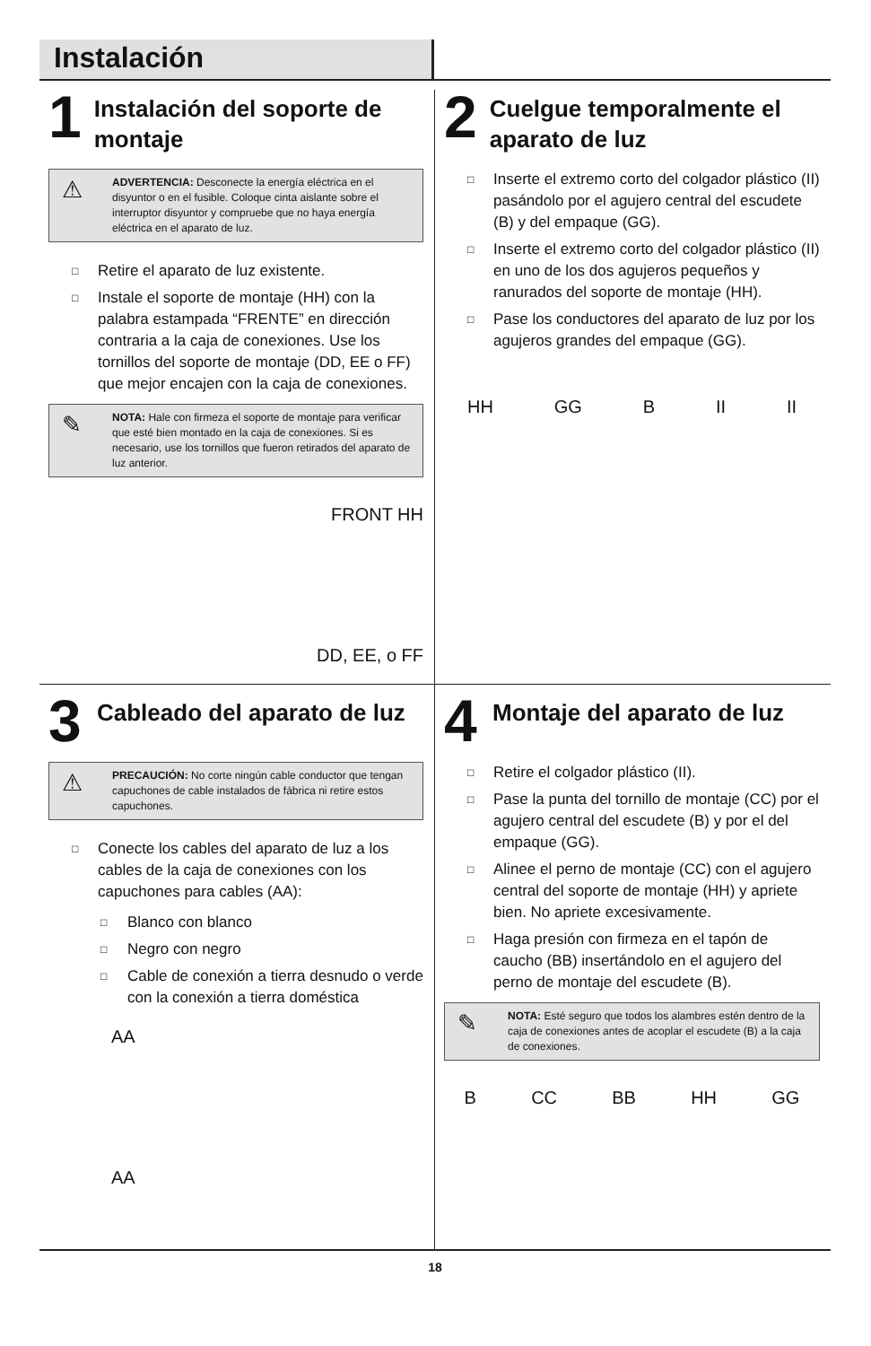Instalación
1
Instalación del soporte de montaje
⚠
ADVERTENCIA: Desconecte la energía eléctrica en el disyuntor o en el fusible. Coloque cinta aislante sobre el interruptor disyuntor y compruebe que no haya energía eléctrica en el aparato de luz.
□ Retire el aparato de luz existente.
□ Instale el soporte de montaje (HH) con la palabra estampada “FRENTE” en dirección contraria a la caja de conexiones. Use los tornillos del soporte de montaje (DD, EE o FF) que mejor encajen con la caja de conexiones.
✎
NOTA: Hale con firmeza el soporte de montaje para verificar que esté bien montado en la caja de conexiones. Si es necesario, use los tornillos que fueron retirados del aparato de luz anterior.
FRONT HH
DD, EE, o FF
2
Cuelgue temporalmente el aparato de luz
□ Inserte el extremo corto del colgador plástico (II) pasándolo por el agujero central del escudete (B) y del empaque (GG).
□ Inserte el extremo corto del colgador plástico (II) en uno de los dos agujeros pequeños y ranurados del soporte de montaje (HH).
□ Pase los conductores del aparato de luz por los agujeros grandes del empaque (GG).
HH GG B II II
3
Cableado del aparato de luz
⚠
PRECAUCIÓN: No corte ningún cable conductor que tengan capuchones de cable instalados de fábrica ni retire estos capuchones.
□ Conecte los cables del aparato de luz a los cables de la caja de conexiones con los capuchones para cables (AA):
□ Blanco con blanco
□ Negro con negro
□ Cable de conexión a tierra desnudo o verde con la conexión a tierra doméstica
AA
AA
4
Montaje del aparato de luz
□ Retire el colgador plástico (II).
□ Pase la punta del tornillo de montaje (CC) por el agujero central del escudete (B) y por el del empaque (GG).
□ Alinee el perno de montaje (CC) con el agujero central del soporte de montaje (HH) y apriete bien. No apriete excesivamente.
□ Haga presión con firmeza en el tapón de caucho (BB) insertándolo en el agujero del perno de montaje del escudete (B).
✎
NOTA: Esté seguro que todos los alambres estén dentro de la caja de conexiones antes de acoplar el escudete (B) a la caja de conexiones.
B CC BB HH GG
18